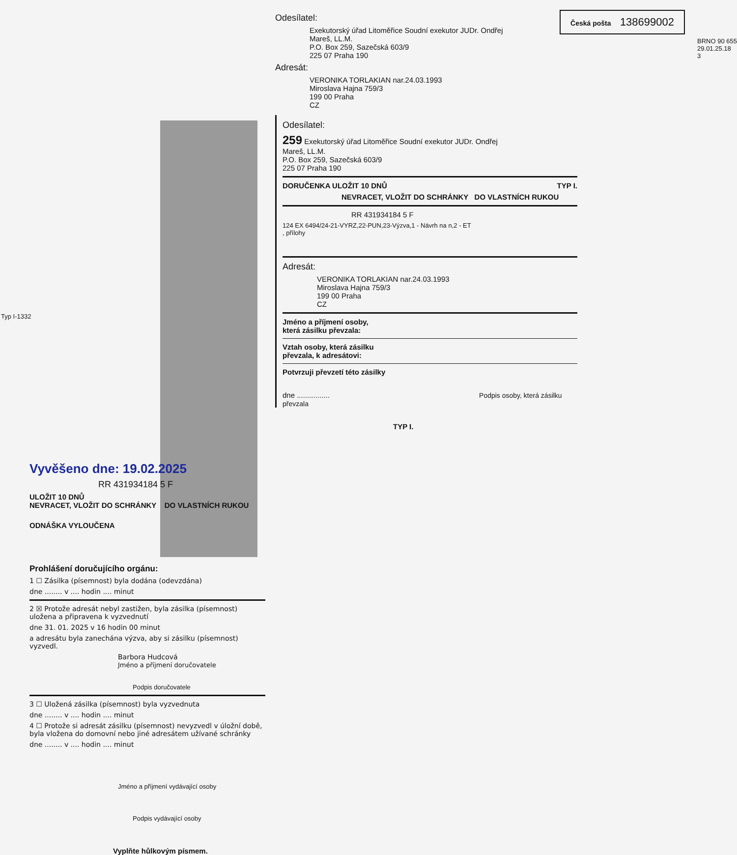Vyvěšeno dne: 19.02.2025
RR 431934184 5 F
ULOŽIT 10 DNŮ
NEVRACET, VLOŽIT DO SCHRÁNKY DO VLASTNÍCH RUKOU
ODNÁŠKA VYLOUČENA
Prohlášení doručujícího orgánu:
1 ☐ Zásilka (písemnost) byla dodána (odevzdána)
dne ........ v .... hodin .... minut
2 ☒ Protože adresát nebyl zastižen, byla zásilka (písemnost) uložena a připravena k vyzvednutí
dne 31. 01. 2025 v 16 hodin 00 minut
a adresátu byla zanechána výzva, aby si zásilku (písemnost) vyzvedl.
Barbora Hudcová
Jméno a příjmení doručovatele
Podpis doručovatele
3 ☐ Uložená zásilka (písemnost) byla vyzvednuta
dne ........ v .... hodin .... minut
4 ☐ Protože si adresát zásilku (písemnost) nevyzvedl v úložní době, byla vložena do domovní nebo jiné adresátem užívané schránky
dne ........ v .... hodin .... minut
Jméno a příjmení vydávající osoby
Podpis vydávající osoby
Vyplňte hůlkovým písmem.
Typ I-1332
Odesílatel:
Exekutorský úřad Litoměřice Soudní exekutor JUDr. Ondřej
Mareš, LL.M.
P.O. Box 259, Sazečská 603/9
225 07 Praha 190
Adresát:
VERONIKA TORLAKIAN nar.24.03.1993
Miroslava Hajna 759/3
199 00 Praha
CZ
Česká pošta 138699002
BRNO 90 655
29.01.25.18
3
Odesílatel:
259 Exekutorský úřad Litoměřice Soudní exekutor JUDr. Ondřej
Mareš, LL.M.
P.O. Box 259, Sazečská 603/9
225 07 Praha 190
DORUČENKA ULOŽIT 10 DNŮ TYP I.
NEVRACET, VLOŽIT DO SCHRÁNKY DO VLASTNÍCH RUKOU
RR 431934184 5 F
124 EX 6494/24-21-VYRZ,22-PUN,23-Výzva,1 - Návrh na n,2 - ET
, přílohy
Adresát:
VERONIKA TORLAKIAN nar.24.03.1993
Miroslava Hajna 759/3
199 00 Praha
CZ
Jméno a příjmení osoby,
která zásilku převzala:
Vztah osoby, která zásilku
převzala, k adresátovi:
Potvrzuji převzetí této zásilky
dne ................ Podpis osoby, která zásilku převzala
TYP I.